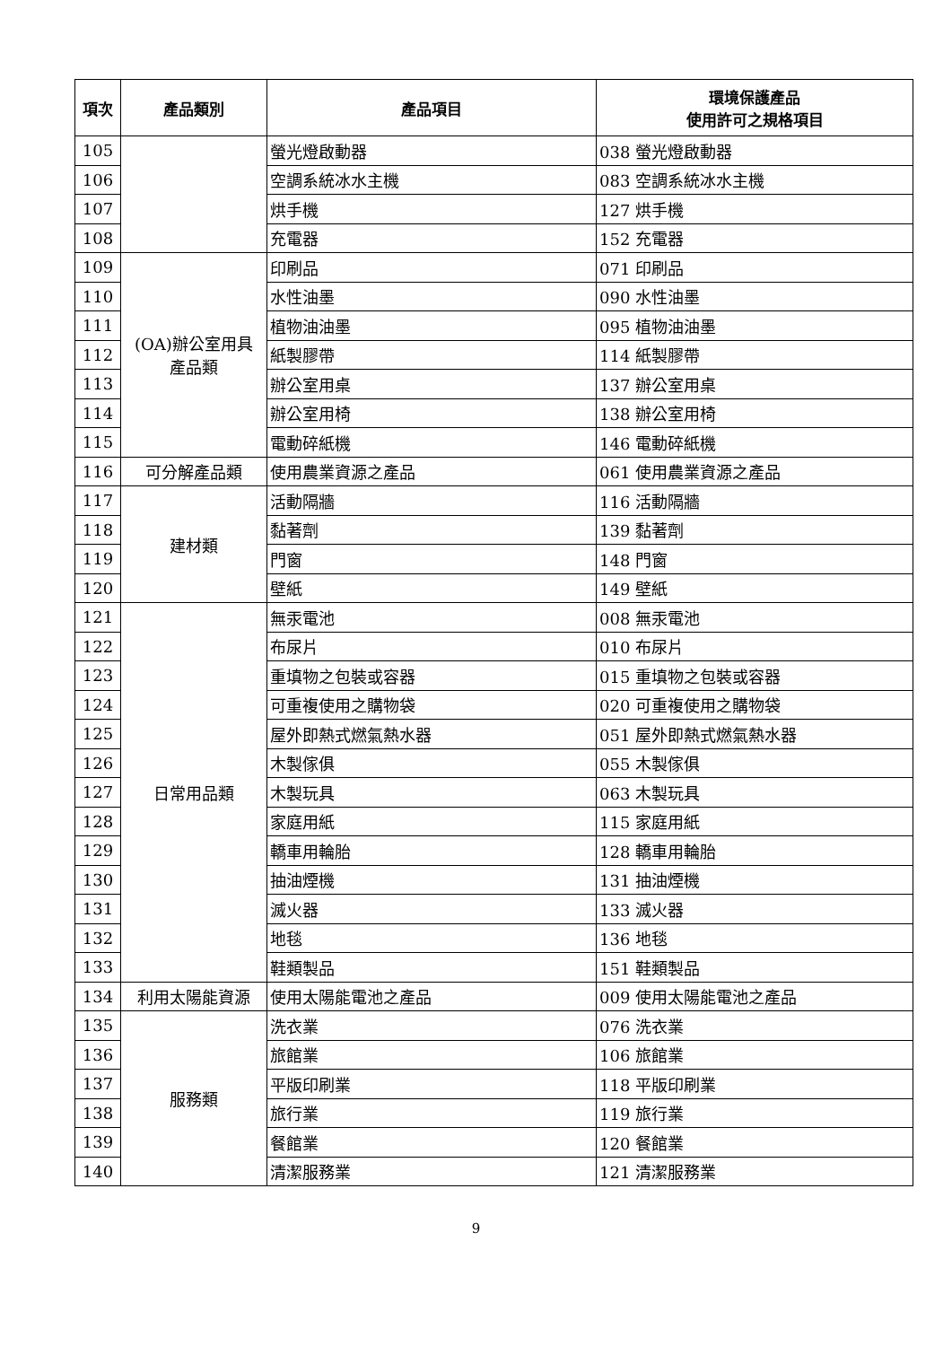| 項次 | 產品類別 | 產品項目 | 環境保護產品 使用許可之規格項目 |
| --- | --- | --- | --- |
| 105 | | 螢光燈啟動器 | 038 螢光燈啟動器 |
| 106 | | 空調系統冰水主機 | 083 空調系統冰水主機 |
| 107 | | 烘手機 | 127 烘手機 |
| 108 | | 充電器 | 152 充電器 |
| 109 | (OA)辦公室用具 產品類 | 印刷品 | 071 印刷品 |
| 110 | | 水性油墨 | 090 水性油墨 |
| 111 | | 植物油油墨 | 095 植物油油墨 |
| 112 | | 紙製膠帶 | 114 紙製膠帶 |
| 113 | | 辦公室用桌 | 137 辦公室用桌 |
| 114 | | 辦公室用椅 | 138 辦公室用椅 |
| 115 | | 電動碎紙機 | 146 電動碎紙機 |
| 116 | 可分解產品類 | 使用農業資源之產品 | 061 使用農業資源之產品 |
| 117 | 建材類 | 活動隔牆 | 116 活動隔牆 |
| 118 | | 黏著劑 | 139 黏著劑 |
| 119 | | 門窗 | 148 門窗 |
| 120 | | 壁紙 | 149 壁紙 |
| 121 | 日常用品類 | 無汞電池 | 008 無汞電池 |
| 122 | | 布尿片 | 010 布尿片 |
| 123 | | 重填物之包裝或容器 | 015 重填物之包裝或容器 |
| 124 | | 可重複使用之購物袋 | 020 可重複使用之購物袋 |
| 125 | | 屋外即熱式燃氣熱水器 | 051 屋外即熱式燃氣熱水器 |
| 126 | | 木製傢俱 | 055 木製傢俱 |
| 127 | | 木製玩具 | 063 木製玩具 |
| 128 | | 家庭用紙 | 115 家庭用紙 |
| 129 | | 轎車用輪胎 | 128 轎車用輪胎 |
| 130 | | 抽油煙機 | 131 抽油煙機 |
| 131 | | 滅火器 | 133 滅火器 |
| 132 | | 地毯 | 136 地毯 |
| 133 | | 鞋類製品 | 151 鞋類製品 |
| 134 | 利用太陽能資源 | 使用太陽能電池之產品 | 009 使用太陽能電池之產品 |
| 135 | 服務類 | 洗衣業 | 076 洗衣業 |
| 136 | | 旅館業 | 106 旅館業 |
| 137 | | 平版印刷業 | 118 平版印刷業 |
| 138 | | 旅行業 | 119 旅行業 |
| 139 | | 餐館業 | 120 餐館業 |
| 140 | | 清潔服務業 | 121 清潔服務業 |
9